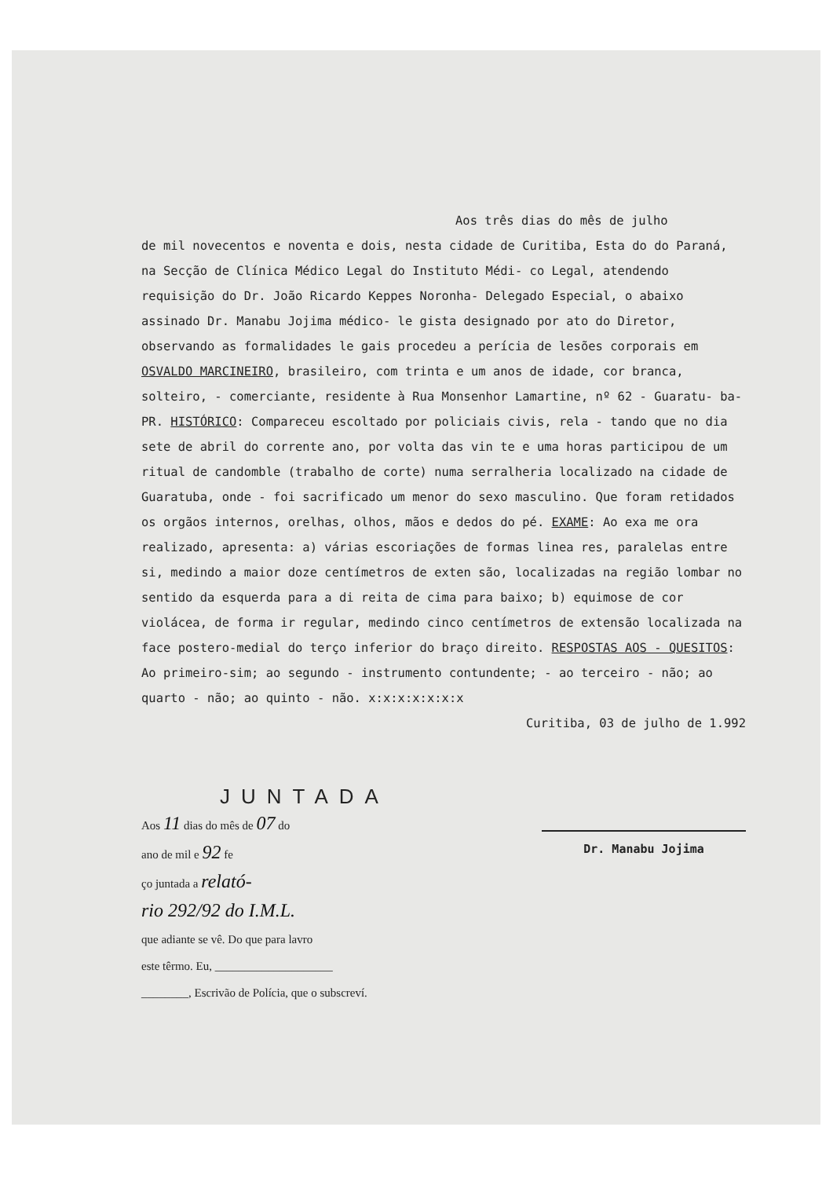Aos três dias do mês de julho
de mil novecentos e noventa e dois, nesta cidade de Curitiba, Esta do do Paraná, na Secção de Clínica Médico Legal do Instituto Médi- co Legal, atendendo requisição do Dr. João Ricardo Keppes Noronha- Delegado Especial, o abaixo assinado Dr. Manabu Jojima médico- le gista designado por ato do Diretor, observando as formalidades le gais procedeu a perícia de lesões corporais em OSVALDO MARCINEIRO, brasileiro, com trinta e um anos de idade, cor branca, solteiro, - comerciante, residente à Rua Monsenhor Lamartine, nº 62 - Guaratu- ba-PR. HISTÓRICO: Compareceu escoltado por policiais civis, rela - tando que no dia sete de abril do corrente ano, por volta das vin te e uma horas participou de um ritual de candomble (trabalho de corte) numa serralheria localizado na cidade de Guaratuba, onde - foi sacrificado um menor do sexo masculino. Que foram retidados os orgãos internos, orelhas, olhos, mãos e dedos do pé. EXAME: Ao exa me ora realizado, apresenta: a) várias escoriações de formas linea res, paralelas entre si, medindo a maior doze centímetros de exten são, localizadas na região lombar no sentido da esquerda para a di reita de cima para baixo; b) equimose de cor violácea, de forma ir regular, medindo cinco centímetros de extensão localizada na face postero-medial do terço inferior do braço direito. RESPOSTAS AOS - QUESITOS: Ao primeiro-sim; ao segundo - instrumento contundente; - ao terceiro - não; ao quarto - não; ao quinto - não. x:x:x:x:x:x:x
Curitiba, 03 de julho de 1.992
JUNTADA
Aos 11 dias do mês de 07 do
ano de mil e 92 fe
ço juntada a relató-
rio 292/92 do I.M.L.
que adiante se vê. Do que para lavro
este têrmo. Eu, ____________________
________, Escrivão de Polícia, que o subscreví.
Dr. Manabu Jojima